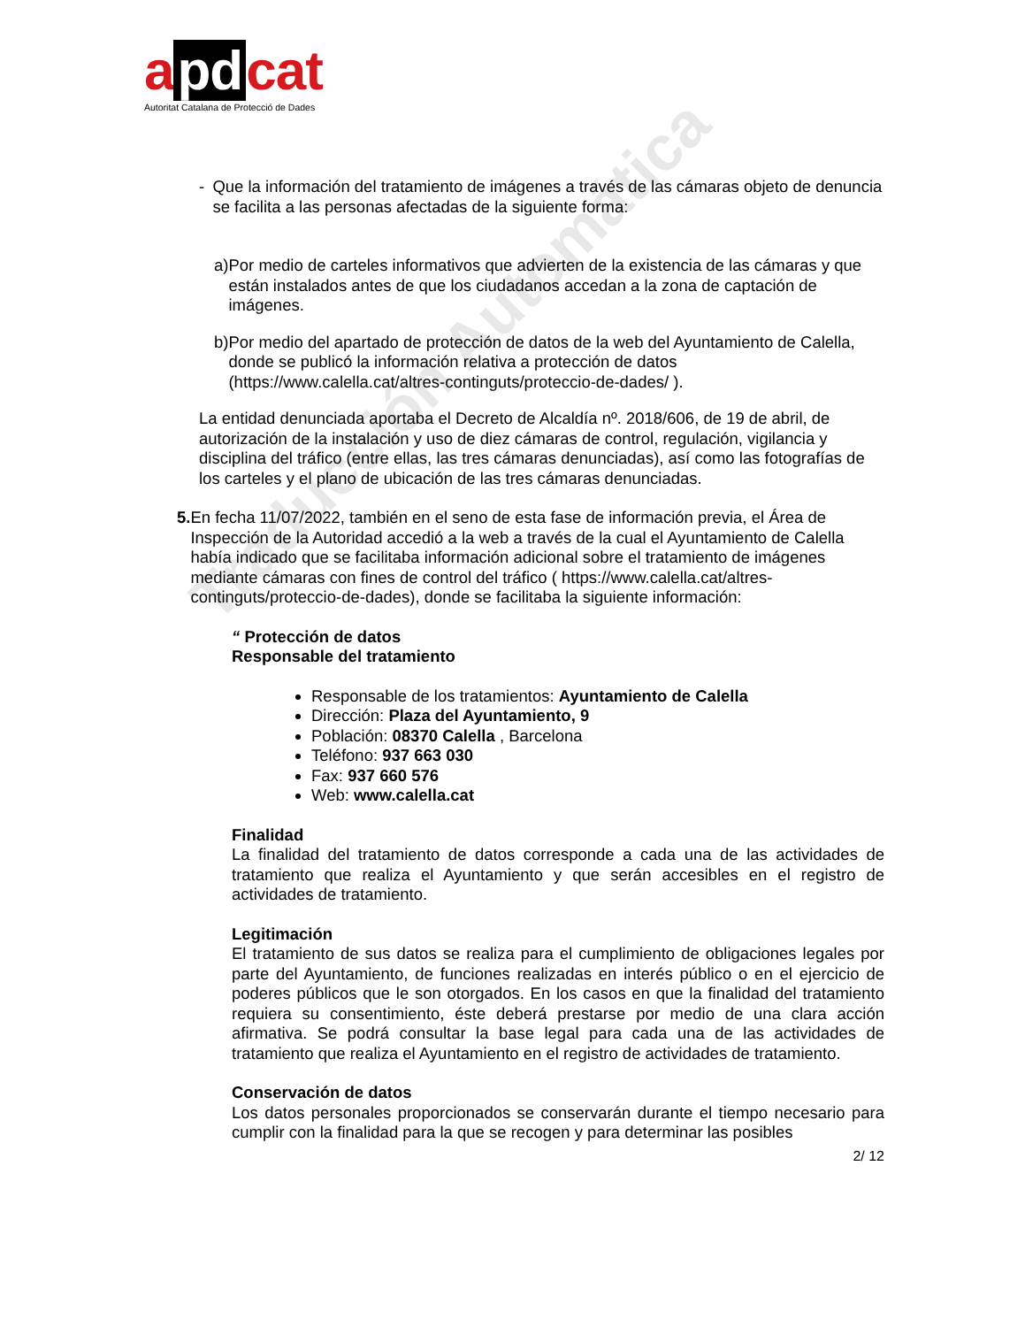a pd cat
Autoritat Catalana de Protecció de Dades
Traducción Automática
- Que la información del tratamiento de imágenes a través de las cámaras objeto de denuncia se facilita a las personas afectadas de la siguiente forma:
a) Por medio de carteles informativos que advierten de la existencia de las cámaras y que están instalados antes de que los ciudadanos accedan a la zona de captación de imágenes.
b) Por medio del apartado de protección de datos de la web del Ayuntamiento de Calella, donde se publicó la información relativa a protección de datos (https://www.calella.cat/altres-continguts/proteccio-de-dades/ ).
La entidad denunciada aportaba el Decreto de Alcaldía nº. 2018/606, de 19 de abril, de autorización de la instalación y uso de diez cámaras de control, regulación, vigilancia y disciplina del tráfico (entre ellas, las tres cámaras denunciadas), así como las fotografías de los carteles y el plano de ubicación de las tres cámaras denunciadas.
5. En fecha 11/07/2022, también en el seno de esta fase de información previa, el Área de Inspección de la Autoridad accedió a la web a través de la cual el Ayuntamiento de Calella había indicado que se facilitaba información adicional sobre el tratamiento de imágenes mediante cámaras con fines de control del tráfico ( https://www.calella.cat/altres-continguts/proteccio-de-dades), donde se facilitaba la siguiente información:
“ Protección de datos
Responsable del tratamiento
Responsable de los tratamientos: Ayuntamiento de Calella
Dirección: Plaza del Ayuntamiento, 9
Población: 08370 Calella , Barcelona
Teléfono: 937 663 030
Fax: 937 660 576
Web: www.calella.cat
Finalidad
La finalidad del tratamiento de datos corresponde a cada una de las actividades de tratamiento que realiza el Ayuntamiento y que serán accesibles en el registro de actividades de tratamiento.
Legitimación
El tratamiento de sus datos se realiza para el cumplimiento de obligaciones legales por parte del Ayuntamiento, de funciones realizadas en interés público o en el ejercicio de poderes públicos que le son otorgados. En los casos en que la finalidad del tratamiento requiera su consentimiento, éste deberá prestarse por medio de una clara acción afirmativa. Se podrá consultar la base legal para cada una de las actividades de tratamiento que realiza el Ayuntamiento en el registro de actividades de tratamiento.
Conservación de datos
Los datos personales proporcionados se conservarán durante el tiempo necesario para cumplir con la finalidad para la que se recogen y para determinar las posibles
2/ 12